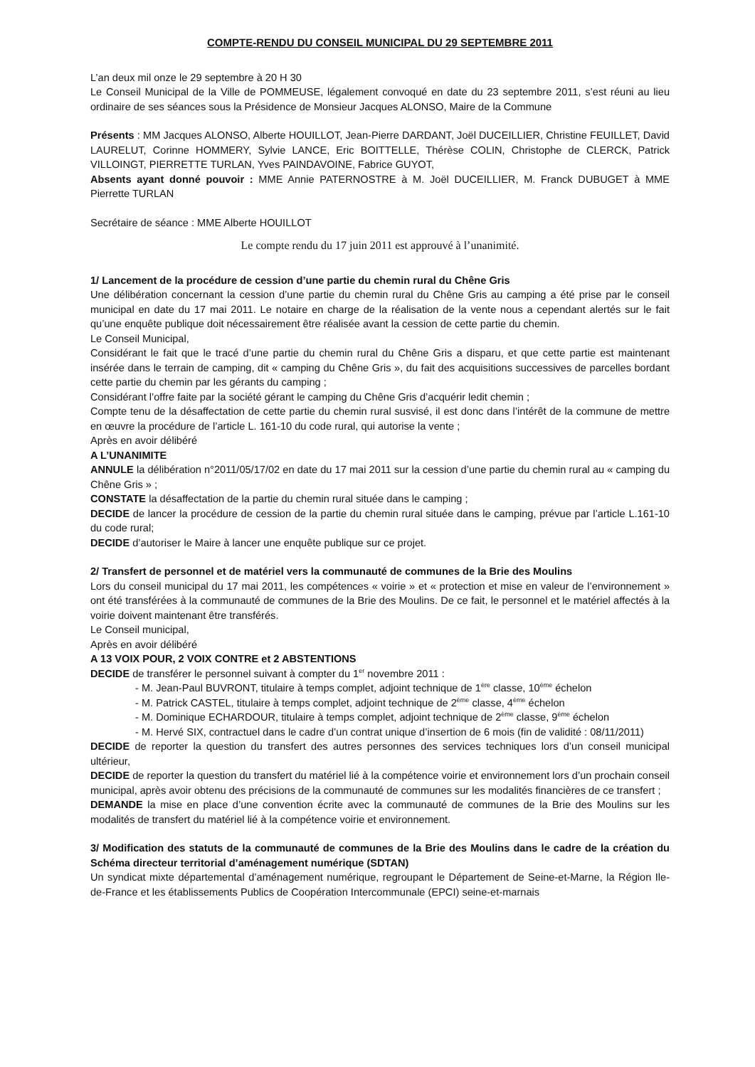COMPTE-RENDU DU CONSEIL MUNICIPAL DU 29 SEPTEMBRE 2011
L’an deux mil onze le 29 septembre à 20 H 30
Le Conseil Municipal de la Ville de POMMEUSE, légalement convoqué en date du 23 septembre 2011, s’est réuni au lieu ordinaire de ses séances sous la Présidence de Monsieur Jacques ALONSO, Maire de la Commune
Présents : MM Jacques ALONSO, Alberte HOUILLOT, Jean-Pierre DARDANT, Joël DUCEILLIER, Christine FEUILLET, David LAURELUT, Corinne HOMMERY, Sylvie LANCE, Eric BOITTELLE, Thérèse COLIN, Christophe de CLERCK, Patrick VILLOINGT, PIERRETTE TURLAN, Yves PAINDAVOINE, Fabrice GUYOT,
Absents ayant donné pouvoir : MME Annie PATERNOSTRE à M. Joël DUCEILLIER, M. Franck DUBUGET à MME Pierrette TURLAN
Secrétaire de séance : MME Alberte HOUILLOT
Le compte rendu du 17 juin 2011 est approuvé à l’unanimité.
1/ Lancement de la procédure de cession d’une partie du chemin rural du Chêne Gris
Une délibération concernant la cession d’une partie du chemin rural du Chêne Gris au camping a été prise par le conseil municipal en date du 17 mai 2011. Le notaire en charge de la réalisation de la vente nous a cependant alertés sur le fait qu’une enquête publique doit nécessairement être réalisée avant la cession de cette partie du chemin.
Le Conseil Municipal,
Considérant le fait que le tracé d’une partie du chemin rural du Chêne Gris a disparu, et que cette partie est maintenant insérée dans le terrain de camping, dit « camping du Chêne Gris », du fait des acquisitions successives de parcelles bordant cette partie du chemin par les gérants du camping ;
Considérant l’offre faite par la société gérant le camping du Chêne Gris d’acquérir ledit chemin ;
Compte tenu de la désaffectation de cette partie du chemin rural susvisé, il est donc dans l’intérêt de la commune de mettre en œuvre la procédure de l’article L. 161-10 du code rural, qui autorise la vente ;
Après en avoir délibéré
A L’UNANIMITE
ANNULE la délibération n°2011/05/17/02 en date du 17 mai 2011 sur la cession d’une partie du chemin rural au « camping du Chêne Gris » ;
CONSTATE la désaffectation de la partie du chemin rural située dans le camping ;
DECIDE de lancer la procédure de cession de la partie du chemin rural située dans le camping, prévue par l’article L.161-10 du code rural;
DECIDE d’autoriser le Maire à lancer une enquête publique sur ce projet.
2/ Transfert de personnel et de matériel vers la communauté de communes de la Brie des Moulins
Lors du conseil municipal du 17 mai 2011, les compétences « voirie » et « protection et mise en valeur de l’environnement » ont été transférées à la communauté de communes de la Brie des Moulins. De ce fait, le personnel et le matériel affectés à la voirie doivent maintenant être transférés.
Le Conseil municipal,
Après en avoir délibéré
A 13 VOIX POUR, 2 VOIX CONTRE et 2 ABSTENTIONS
DECIDE de transférer le personnel suivant à compter du 1<sup>er</sup> novembre 2011 :
- M. Jean-Paul BUVRONT, titulaire à temps complet, adjoint technique de 1<sup>ère</sup> classe, 10<sup>ème</sup> échelon
- M. Patrick CASTEL, titulaire à temps complet, adjoint technique de 2<sup>ème</sup> classe, 4<sup>ème</sup> échelon
- M. Dominique ECHARDOUR, titulaire à temps complet, adjoint technique de 2<sup>ème</sup> classe, 9<sup>ème</sup> échelon
- M. Hervé SIX, contractuel dans le cadre d’un contrat unique d’insertion de 6 mois (fin de validité : 08/11/2011)
DECIDE de reporter la question du transfert des autres personnes des services techniques lors d’un conseil municipal ultérieur,
DECIDE de reporter la question du transfert du matériel lié à la compétence voirie et environnement lors d’un prochain conseil municipal, après avoir obtenu des précisions de la communauté de communes sur les modalités financières de ce transfert ;
DEMANDE la mise en place d’une convention écrite avec la communauté de communes de la Brie des Moulins sur les modalités de transfert du matériel lié à la compétence voirie et environnement.
3/ Modification des statuts de la communauté de communes de la Brie des Moulins dans le cadre de la création du Schéma directeur territorial d’aménagement numérique (SDTAN)
Un syndicat mixte départemental d’aménagement numérique, regroupant le Département de Seine-et-Marne, la Région Ile-de-France et les établissements Publics de Coopération Intercommunale (EPCI) seine-et-marnais